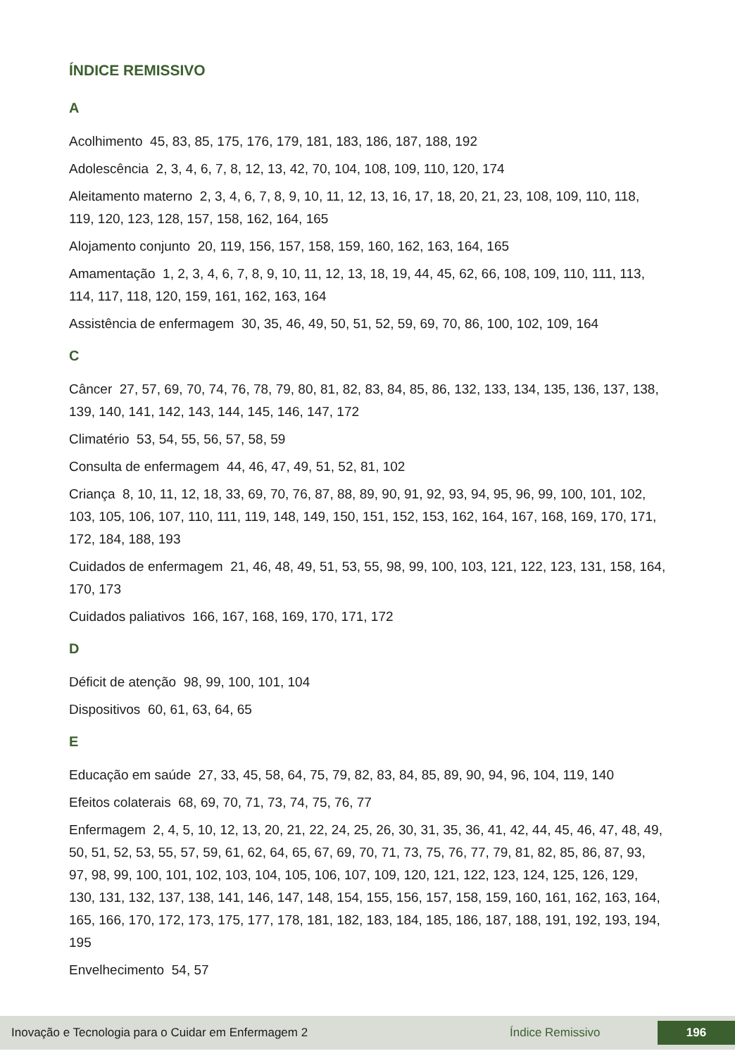ÍNDICE REMISSIVO
A
Acolhimento 45, 83, 85, 175, 176, 179, 181, 183, 186, 187, 188, 192
Adolescência 2, 3, 4, 6, 7, 8, 12, 13, 42, 70, 104, 108, 109, 110, 120, 174
Aleitamento materno 2, 3, 4, 6, 7, 8, 9, 10, 11, 12, 13, 16, 17, 18, 20, 21, 23, 108, 109, 110, 118, 119, 120, 123, 128, 157, 158, 162, 164, 165
Alojamento conjunto 20, 119, 156, 157, 158, 159, 160, 162, 163, 164, 165
Amamentação 1, 2, 3, 4, 6, 7, 8, 9, 10, 11, 12, 13, 18, 19, 44, 45, 62, 66, 108, 109, 110, 111, 113, 114, 117, 118, 120, 159, 161, 162, 163, 164
Assistência de enfermagem 30, 35, 46, 49, 50, 51, 52, 59, 69, 70, 86, 100, 102, 109, 164
C
Câncer 27, 57, 69, 70, 74, 76, 78, 79, 80, 81, 82, 83, 84, 85, 86, 132, 133, 134, 135, 136, 137, 138, 139, 140, 141, 142, 143, 144, 145, 146, 147, 172
Climatério 53, 54, 55, 56, 57, 58, 59
Consulta de enfermagem 44, 46, 47, 49, 51, 52, 81, 102
Criança 8, 10, 11, 12, 18, 33, 69, 70, 76, 87, 88, 89, 90, 91, 92, 93, 94, 95, 96, 99, 100, 101, 102, 103, 105, 106, 107, 110, 111, 119, 148, 149, 150, 151, 152, 153, 162, 164, 167, 168, 169, 170, 171, 172, 184, 188, 193
Cuidados de enfermagem 21, 46, 48, 49, 51, 53, 55, 98, 99, 100, 103, 121, 122, 123, 131, 158, 164, 170, 173
Cuidados paliativos 166, 167, 168, 169, 170, 171, 172
D
Déficit de atenção 98, 99, 100, 101, 104
Dispositivos 60, 61, 63, 64, 65
E
Educação em saúde 27, 33, 45, 58, 64, 75, 79, 82, 83, 84, 85, 89, 90, 94, 96, 104, 119, 140
Efeitos colaterais 68, 69, 70, 71, 73, 74, 75, 76, 77
Enfermagem 2, 4, 5, 10, 12, 13, 20, 21, 22, 24, 25, 26, 30, 31, 35, 36, 41, 42, 44, 45, 46, 47, 48, 49, 50, 51, 52, 53, 55, 57, 59, 61, 62, 64, 65, 67, 69, 70, 71, 73, 75, 76, 77, 79, 81, 82, 85, 86, 87, 93, 97, 98, 99, 100, 101, 102, 103, 104, 105, 106, 107, 109, 120, 121, 122, 123, 124, 125, 126, 129, 130, 131, 132, 137, 138, 141, 146, 147, 148, 154, 155, 156, 157, 158, 159, 160, 161, 162, 163, 164, 165, 166, 170, 172, 173, 175, 177, 178, 181, 182, 183, 184, 185, 186, 187, 188, 191, 192, 193, 194, 195
Envelhecimento 54, 57
Inovação e Tecnologia para o Cuidar em Enfermagem 2 Índice Remissivo 196